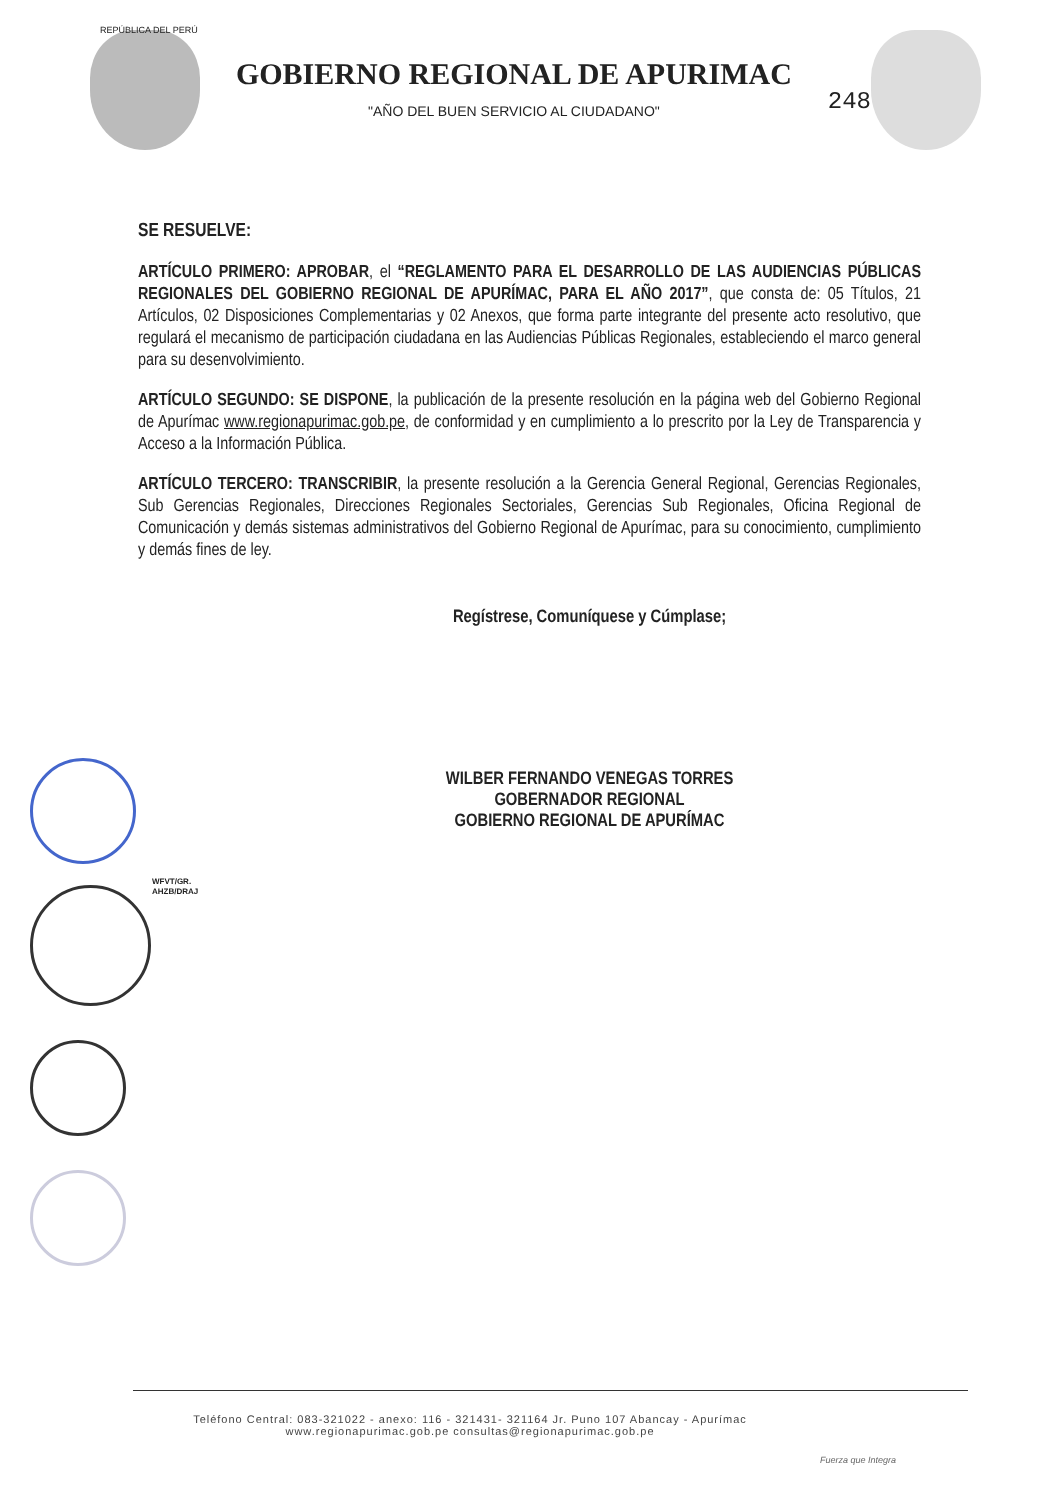REPÚBLICA DEL PERÚ
GOBIERNO REGIONAL DE APURIMAC
"AÑO DEL BUEN SERVICIO AL CIUDADANO"
248
SE RESUELVE:
ARTÍCULO PRIMERO: APROBAR, el “REGLAMENTO PARA EL DESARROLLO DE LAS AUDIENCIAS PÚBLICAS REGIONALES DEL GOBIERNO REGIONAL DE APURÍMAC, PARA EL AÑO 2017”, que consta de: 05 Títulos, 21 Artículos, 02 Disposiciones Complementarias y 02 Anexos, que forma parte integrante del presente acto resolutivo, que regulará el mecanismo de participación ciudadana en las Audiencias Públicas Regionales, estableciendo el marco general para su desenvolvimiento.
ARTÍCULO SEGUNDO: SE DISPONE, la publicación de la presente resolución en la página web del Gobierno Regional de Apurímac www.regionapurimac.gob.pe, de conformidad y en cumplimiento a lo prescrito por la Ley de Transparencia y Acceso a la Información Pública.
ARTÍCULO TERCERO: TRANSCRIBIR, la presente resolución a la Gerencia General Regional, Gerencias Regionales, Sub Gerencias Regionales, Direcciones Regionales Sectoriales, Gerencias Sub Regionales, Oficina Regional de Comunicación y demás sistemas administrativos del Gobierno Regional de Apurímac, para su conocimiento, cumplimiento y demás fines de ley.
Regístrese, Comuníquese y Cúmplase;
WILBER FERNANDO VENEGAS TORRES
GOBERNADOR REGIONAL
GOBIERNO REGIONAL DE APURÍMAC
WFVT/GR.
AHZB/DRAJ
Teléfono Central: 083-321022 - anexo: 116 - 321431- 321164 Jr. Puno 107 Abancay - Apurímac
www.regionapurimac.gob.pe consultas@regionapurimac.gob.pe
Fuerza que Integra